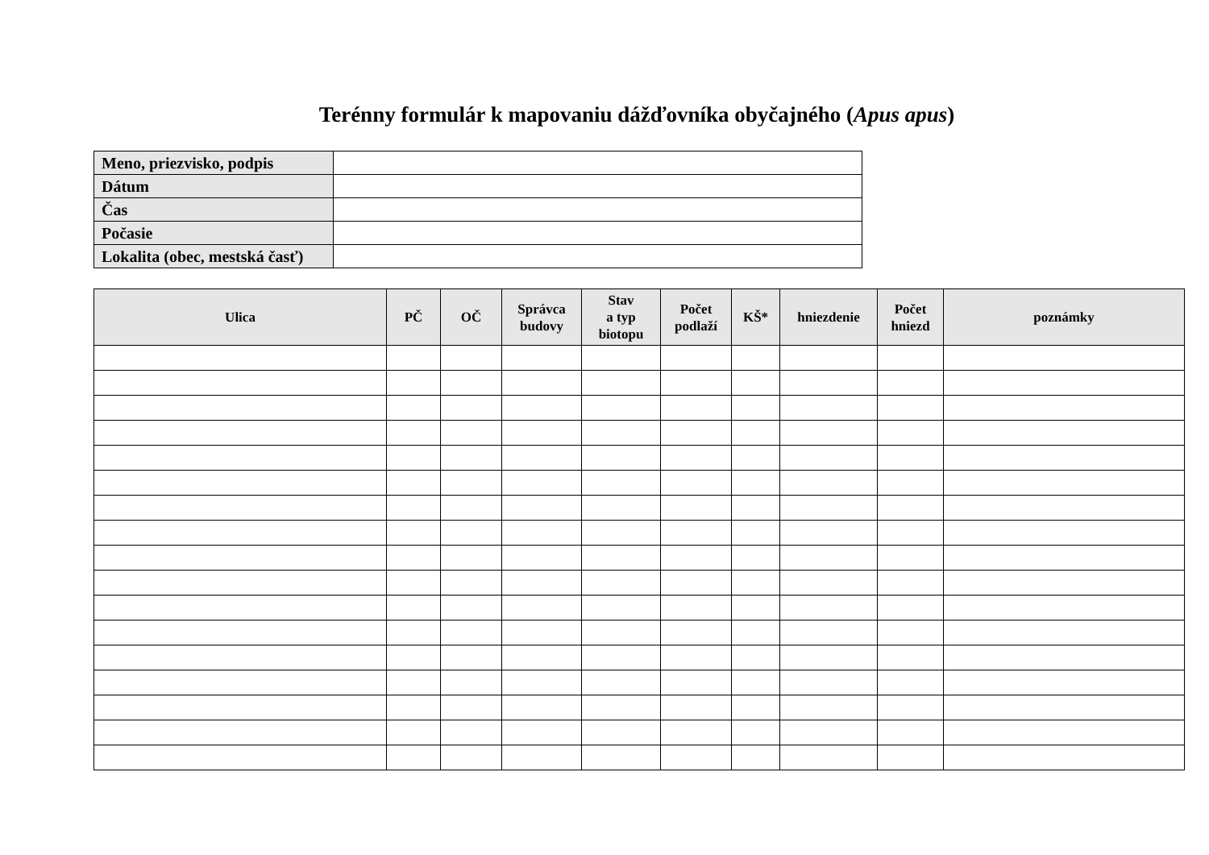Terénny formulár k mapovaniu dážďovníka obyčajného (Apus apus)
| Meno, priezvisko, podpis | |
| Dátum | |
| Čas | |
| Počasie | |
| Lokalita (obec, mestská časť) | |
| Ulica | PČ | OČ | Správca budovy | Stav a typ biotopu | Počet podlaží | KŠ* | hniezdenie | Počet hniezd | poznámky |
| --- | --- | --- | --- | --- | --- | --- | --- | --- | --- |